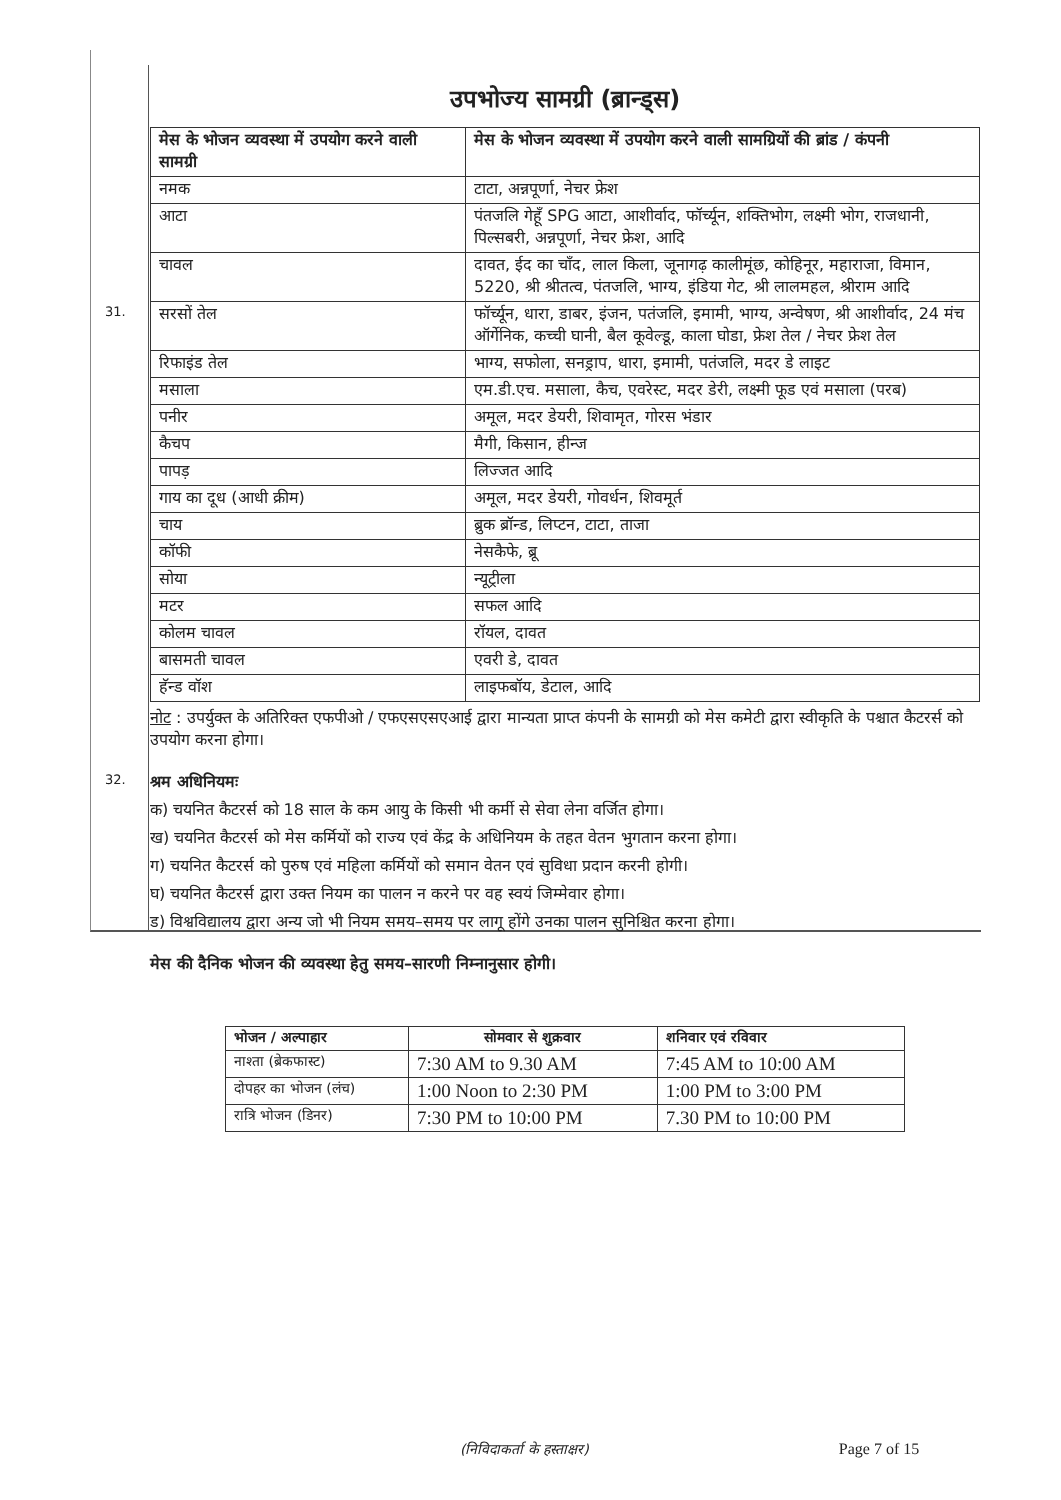उपभोज्य सामग्री (ब्रान्ड्स)
| मेस के भोजन व्यवस्था में उपयोग करने वाली सामग्री | मेस के भोजन व्यवस्था में उपयोग करने वाली सामग्रियों की ब्रांड / कंपनी |
| --- | --- |
| नमक | टाटा, अन्नपूर्णा, नेचर फ्रेश |
| आटा | पंतजलि गेहूँ SPG आटा, आशीर्वाद, फॉर्च्यून, शक्तिभोग, लक्ष्मी भोग, राजधानी, पिल्सबरी, अन्नपूर्णा, नेचर फ्रेश, आदि |
| चावल | दावत, ईद का चाँद, लाल किला, जूनागढ़ कालीमूंछ, कोहिनूर, महाराजा, विमान, 5220, श्री श्रीतत्व, पंतजलि, भाग्य, इंडिया गेट, श्री लालमहल, श्रीराम आदि |
| 31. सरसों तेल | फॉर्च्यून, धारा, डाबर, इंजन, पतंजलि, इमामी, भाग्य, अन्वेषण, श्री आशीर्वाद, 24 मंच ऑर्गेनिक, कच्ची घानी, बैल कूवेल्डू, काला घोडा, फ्रेश तेल / नेचर फ्रेश तेल |
| रिफाइंड तेल | भाग्य, सफोला, सनड्राप, धारा, इमामी, पतंजलि, मदर डे लाइट |
| मसाला | एम.डी.एच. मसाला, कैच, एवरेस्ट, मदर डेरी, लक्ष्मी फूड एवं मसाला (परब) |
| पनीर | अमूल, मदर डेयरी, शिवामृत, गोरस भंडार |
| कैचप | मैगी, किसान, हीन्ज |
| पापड़ | लिज्जत आदि |
| गाय का दूध (आधी क्रीम) | अमूल, मदर डेयरी, गोवर्धन, शिवमूर्त |
| चाय | ब्रुक ब्रॉन्ड, लिप्टन, टाटा, ताजा |
| कॉफी | नेसकैफे, ब्रू |
| सोया | न्यूट्रीला |
| मटर | सफल आदि |
| कोलम चावल | रॉयल, दावत |
| बासमती चावल | एवरी डे, दावत |
| हॅन्ड वॉश | लाइफबॉय, डेटाल, आदि |
नोट : उपर्युक्त के अतिरिक्त एफपीओ / एफएसएसएआई द्वारा मान्यता प्राप्त कंपनी के सामग्री को मेस कमेटी द्वारा स्वीकृति के पश्चात कैटरर्स को उपयोग करना होगा।
32. श्रम अधिनियमः
क) चयनित कैटरर्स को 18 साल के कम आयु के किसी भी कर्मी से सेवा लेना वर्जित होगा।
ख) चयनित कैटरर्स को मेस कर्मियों को राज्य एवं केंद्र के अधिनियम के तहत वेतन भुगतान करना होगा।
ग) चयनित कैटरर्स को पुरुष एवं महिला कर्मियों को समान वेतन एवं सुविधा प्रदान करनी होगी।
घ) चयनित कैटरर्स द्वारा उक्त नियम का पालन न करने पर वह स्वयं जिम्मेवार होगा।
ड) विश्वविद्यालय द्वारा अन्य जो भी नियम समय–समय पर लागू होंगे उनका पालन सुनिश्चित करना होगा।
मेस की दैनिक भोजन की व्यवस्था हेतु समय–सारणी निम्नानुसार होगी।
| भोजन / अल्पाहार | सोमवार से शुक्रवार | शनिवार एवं रविवार |
| --- | --- | --- |
| नाश्ता (ब्रेकफास्ट) | 7:30 AM to 9.30 AM | 7:45 AM to 10:00 AM |
| दोपहर का भोजन (लंच) | 1:00 Noon to 2:30 PM | 1:00 PM to 3:00 PM |
| रात्रि भोजन (डिनर) | 7:30 PM to 10:00 PM | 7.30 PM to 10:00 PM |
(निविदाकर्ता के हस्ताक्षर) Page 7 of 15